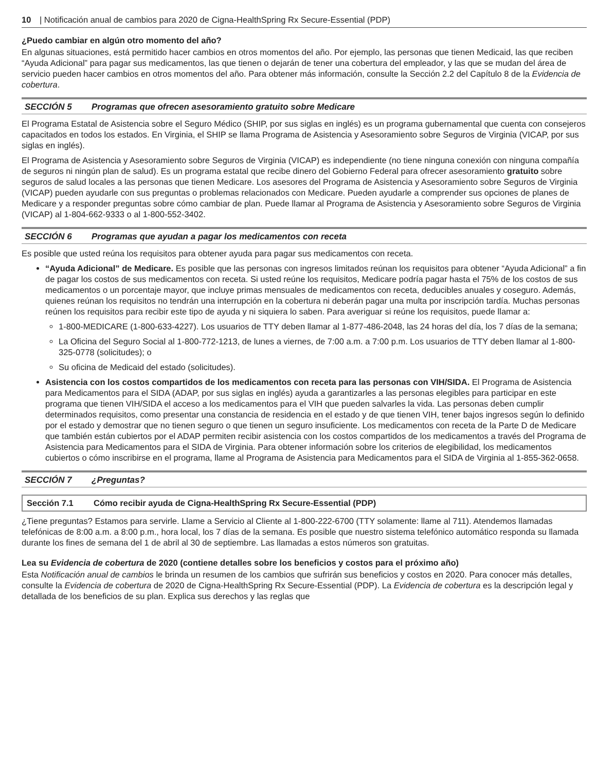10 | Notificación anual de cambios para 2020 de Cigna-HealthSpring Rx Secure-Essential (PDP)
¿Puedo cambiar en algún otro momento del año?
En algunas situaciones, está permitido hacer cambios en otros momentos del año. Por ejemplo, las personas que tienen Medicaid, las que reciben “Ayuda Adicional” para pagar sus medicamentos, las que tienen o dejarán de tener una cobertura del empleador, y las que se mudan del área de servicio pueden hacer cambios en otros momentos del año. Para obtener más información, consulte la Sección 2.2 del Capítulo 8 de la Evidencia de cobertura.
SECCIÓN 5 Programas que ofrecen asesoramiento gratuito sobre Medicare
El Programa Estatal de Asistencia sobre el Seguro Médico (SHIP, por sus siglas en inglés) es un programa gubernamental que cuenta con consejeros capacitados en todos los estados. En Virginia, el SHIP se llama Programa de Asistencia y Asesoramiento sobre Seguros de Virginia (VICAP, por sus siglas en inglés).
El Programa de Asistencia y Asesoramiento sobre Seguros de Virginia (VICAP) es independiente (no tiene ninguna conexión con ninguna compañía de seguros ni ningún plan de salud). Es un programa estatal que recibe dinero del Gobierno Federal para ofrecer asesoramiento gratuito sobre seguros de salud locales a las personas que tienen Medicare. Los asesores del Programa de Asistencia y Asesoramiento sobre Seguros de Virginia (VICAP) pueden ayudarle con sus preguntas o problemas relacionados con Medicare. Pueden ayudarle a comprender sus opciones de planes de Medicare y a responder preguntas sobre cómo cambiar de plan. Puede llamar al Programa de Asistencia y Asesoramiento sobre Seguros de Virginia (VICAP) al 1-804-662-9333 o al 1-800-552-3402.
SECCIÓN 6 Programas que ayudan a pagar los medicamentos con receta
Es posible que usted reúna los requisitos para obtener ayuda para pagar sus medicamentos con receta.
“Ayuda Adicional” de Medicare. Es posible que las personas con ingresos limitados reúnan los requisitos para obtener “Ayuda Adicional” a fin de pagar los costos de sus medicamentos con receta. Si usted reúne los requisitos, Medicare podría pagar hasta el 75% de los costos de sus medicamentos o un porcentaje mayor, que incluye primas mensuales de medicamentos con receta, deducibles anuales y coseguro. Además, quienes reúnan los requisitos no tendrán una interrupción en la cobertura ni deberán pagar una multa por inscripción tardía. Muchas personas reúnen los requisitos para recibir este tipo de ayuda y ni siquiera lo saben. Para averiguar si reúne los requisitos, puede llamar a:
1-800-MEDICARE (1-800-633-4227). Los usuarios de TTY deben llamar al 1-877-486-2048, las 24 horas del día, los 7 días de la semana;
La Oficina del Seguro Social al 1-800-772-1213, de lunes a viernes, de 7:00 a.m. a 7:00 p.m. Los usuarios de TTY deben llamar al 1-800-325-0778 (solicitudes); o
Su oficina de Medicaid del estado (solicitudes).
Asistencia con los costos compartidos de los medicamentos con receta para las personas con VIH/SIDA. El Programa de Asistencia para Medicamentos para el SIDA (ADAP, por sus siglas en inglés) ayuda a garantizarles a las personas elegibles para participar en este programa que tienen VIH/SIDA el acceso a los medicamentos para el VIH que pueden salvarles la vida. Las personas deben cumplir determinados requisitos, como presentar una constancia de residencia en el estado y de que tienen VIH, tener bajos ingresos según lo definido por el estado y demostrar que no tienen seguro o que tienen un seguro insuficiente. Los medicamentos con receta de la Parte D de Medicare que también están cubiertos por el ADAP permiten recibir asistencia con los costos compartidos de los medicamentos a través del Programa de Asistencia para Medicamentos para el SIDA de Virginia. Para obtener información sobre los criterios de elegibilidad, los medicamentos cubiertos o cómo inscribirse en el programa, llame al Programa de Asistencia para Medicamentos para el SIDA de Virginia al 1-855-362-0658.
SECCIÓN 7 ¿Preguntas?
Sección 7.1 Cómo recibir ayuda de Cigna-HealthSpring Rx Secure-Essential (PDP)
¿Tiene preguntas? Estamos para servirle. Llame a Servicio al Cliente al 1-800-222-6700 (TTY solamente: llame al 711). Atendemos llamadas telefónicas de 8:00 a.m. a 8:00 p.m., hora local, los 7 días de la semana. Es posible que nuestro sistema telefónico automático responda su llamada durante los fines de semana del 1 de abril al 30 de septiembre. Las llamadas a estos números son gratuitas.
Lea su Evidencia de cobertura de 2020 (contiene detalles sobre los beneficios y costos para el próximo año)
Esta Notificación anual de cambios le brinda un resumen de los cambios que sufrirán sus beneficios y costos en 2020. Para conocer más detalles, consulte la Evidencia de cobertura de 2020 de Cigna-HealthSpring Rx Secure-Essential (PDP). La Evidencia de cobertura es la descripción legal y detallada de los beneficios de su plan. Explica sus derechos y las reglas que